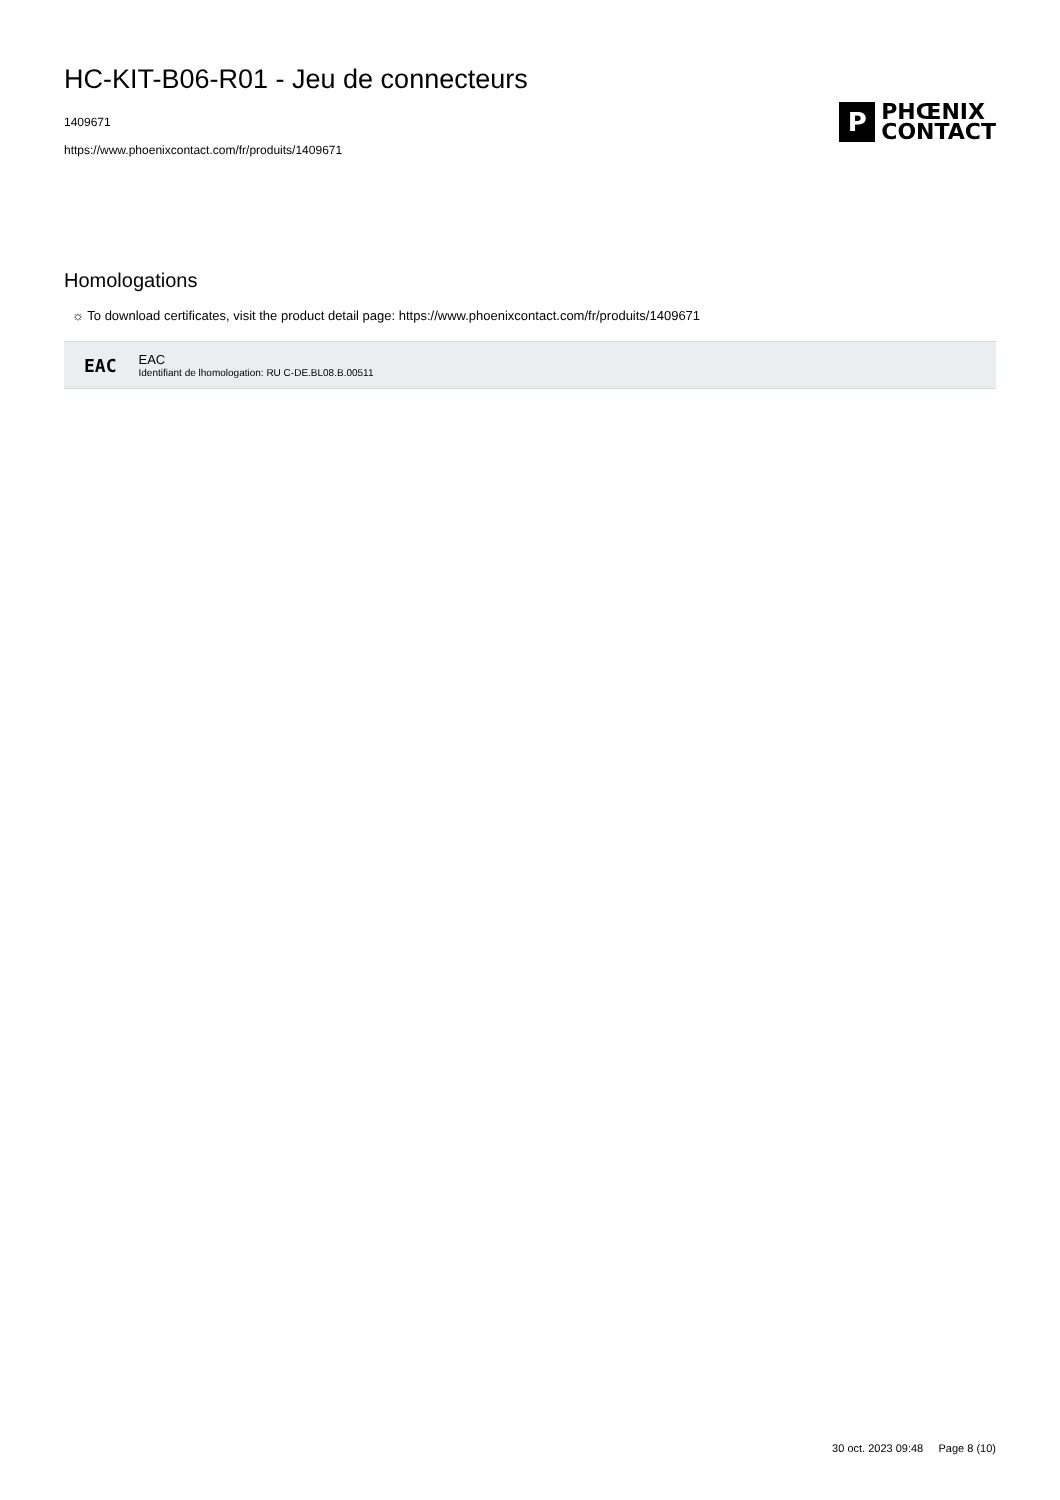HC-KIT-B06-R01 - Jeu de connecteurs
1409671
https://www.phoenixcontact.com/fr/produits/1409671
P
PHŒNIX
CONTACT
Homologations
☼ To download certificates, visit the product detail page: https://www.phoenixcontact.com/fr/produits/1409671
EAC
EAC
Identifiant de lhomologation: RU C-DE.BL08.B.00511
30 oct. 2023 09:48 Page 8 (10)